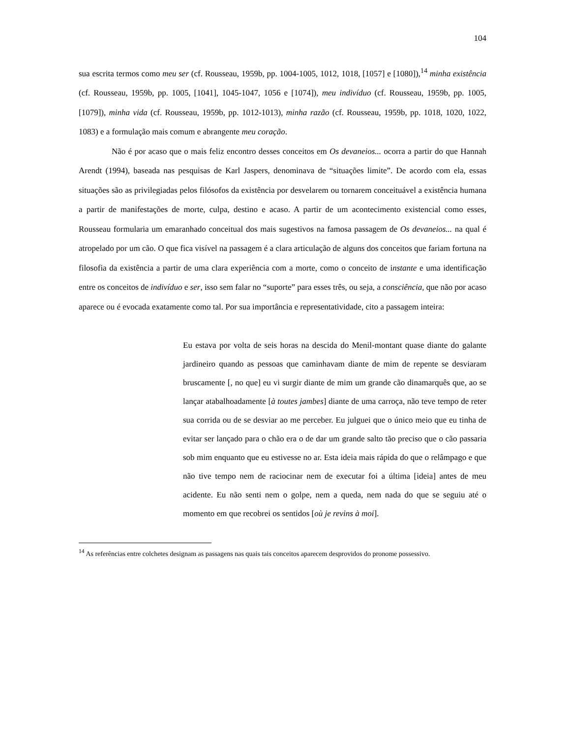104
sua escrita termos como meu ser (cf. Rousseau, 1959b, pp. 1004-1005, 1012, 1018, [1057] e [1080]),<sup>14</sup> minha existência (cf. Rousseau, 1959b, pp. 1005, [1041], 1045-1047, 1056 e [1074]), meu indivíduo (cf. Rousseau, 1959b, pp. 1005, [1079]), minha vida (cf. Rousseau, 1959b, pp. 1012-1013), minha razão (cf. Rousseau, 1959b, pp. 1018, 1020, 1022, 1083) e a formulação mais comum e abrangente meu coração.
Não é por acaso que o mais feliz encontro desses conceitos em Os devaneios... ocorra a partir do que Hannah Arendt (1994), baseada nas pesquisas de Karl Jaspers, denominava de “situações limite”. De acordo com ela, essas situações são as privilegiadas pelos filósofos da existência por desvelarem ou tornarem conceituável a existência humana a partir de manifestações de morte, culpa, destino e acaso. A partir de um acontecimento existencial como esses, Rousseau formularia um emaranhado conceitual dos mais sugestivos na famosa passagem de Os devaneios... na qual é atropelado por um cão. O que fica visível na passagem é a clara articulação de alguns dos conceitos que fariam fortuna na filosofia da existência a partir de uma clara experiência com a morte, como o conceito de instante e uma identificação entre os conceitos de indivíduo e ser, isso sem falar no “suporte” para esses três, ou seja, a consciência, que não por acaso aparece ou é evocada exatamente como tal. Por sua importância e representatividade, cito a passagem inteira:
Eu estava por volta de seis horas na descida do Menil-montant quase diante do galante jardineiro quando as pessoas que caminhavam diante de mim de repente se desviaram bruscamente [, no que] eu vi surgir diante de mim um grande cão dinamarquês que, ao se lançar atabalhoadamente [à toutes jambes] diante de uma carroça, não teve tempo de reter sua corrida ou de se desviar ao me perceber. Eu julguei que o único meio que eu tinha de evitar ser lançado para o chão era o de dar um grande salto tão preciso que o cão passaria sob mim enquanto que eu estivesse no ar. Esta ideia mais rápida do que o relâmpago e que não tive tempo nem de raciocinar nem de executar foi a última [ideia] antes de meu acidente. Eu não senti nem o golpe, nem a queda, nem nada do que se seguiu até o momento em que recobrei os sentidos [où je revins à moi].
<sup>14</sup> As referências entre colchetes designam as passagens nas quais tais conceitos aparecem desprovidos do pronome possessivo.